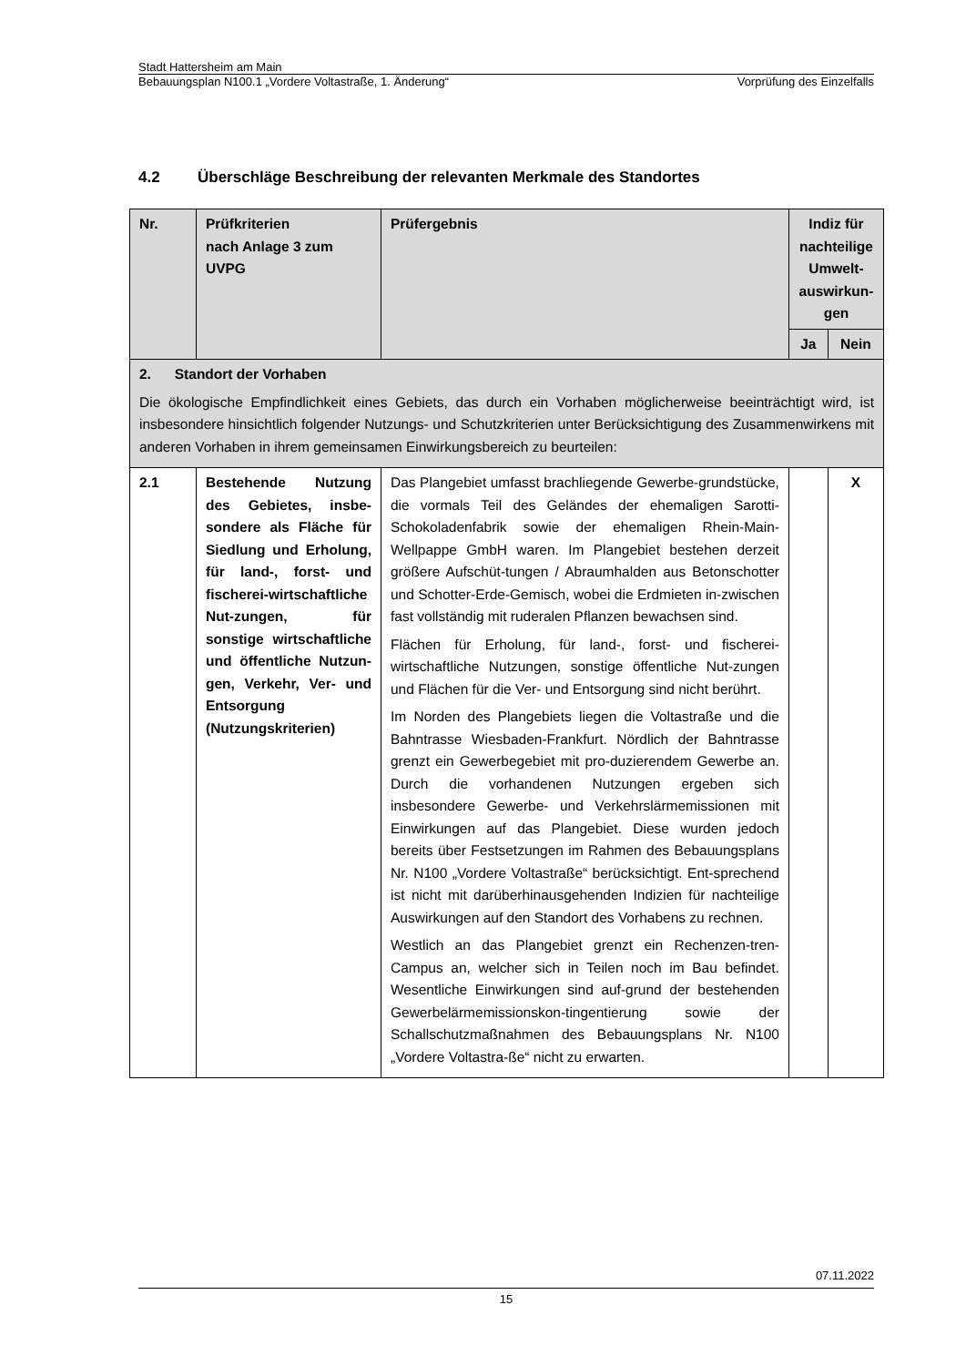Stadt Hattersheim am Main
Bebauungsplan N100.1 „Vordere Voltastraße, 1. Änderung“Vorprüfung des Einzelfalls
4.2 Überschläge Beschreibung der relevanten Merkmale des Standortes
| Nr. | Prüfkriterien nach Anlage 3 zum UVPG | Prüfergebnis | Indiz für nachteilige Umwelt-auswirkun-gen | |
| --- | --- | --- | --- | --- |
| | | | Ja | Nein |
| 2. Standort der Vorhaben Die ökologische Empfindlichkeit eines Gebiets, das durch ein Vorhaben möglicherweise beeinträchtigt wird, ist insbesondere hinsichtlich folgender Nutzungs- und Schutzkriterien unter Berücksichtigung des Zusammenwirkens mit anderen Vorhaben in ihrem gemeinsamen Einwirkungsbereich zu beurteilen: | | | | |
| 2.1 | Bestehende Nutzung des Gebietes, insbe-sondere als Fläche für Siedlung und Erholung, für land-, forst- und fischerei-wirtschaftliche Nut-zungen, für sonstige wirtschaftliche und öffentliche Nutzun-gen, Verkehr, Ver- und Entsorgung (Nutzungskriterien) | Das Plangebiet umfasst brachliegende Gewerbe-grundstücke, die vormals Teil des Geländes der ehemaligen Sarotti-Schokoladenfabrik sowie der ehemaligen Rhein-Main-Wellpappe GmbH waren. Im Plangebiet bestehen derzeit größere Aufschüt-tungen / Abraumhalden aus Betonschotter und Schotter-Erde-Gemisch, wobei die Erdmieten in-zwischen fast vollständig mit ruderalen Pflanzen bewachsen sind. Flächen für Erholung, für land-, forst- und fischerei-wirtschaftliche Nutzungen, sonstige öffentliche Nut-zungen und Flächen für die Ver- und Entsorgung sind nicht berührt. Im Norden des Plangebiets liegen die Voltastraße und die Bahntrasse Wiesbaden-Frankfurt. Nördlich der Bahntrasse grenzt ein Gewerbegebiet mit pro-duzierendem Gewerbe an. Durch die vorhandenen Nutzungen ergeben sich insbesondere Gewerbe- und Verkehrslärmemissionen mit Einwirkungen auf das Plangebiet. Diese wurden jedoch bereits über Festsetzungen im Rahmen des Bebauungsplans Nr. N100 „Vordere Voltastraße“ berücksichtigt. Ent-sprechend ist nicht mit darüberhinausgehenden Indizien für nachteilige Auswirkungen auf den Standort des Vorhabens zu rechnen. Westlich an das Plangebiet grenzt ein Rechenzen-tren-Campus an, welcher sich in Teilen noch im Bau befindet. Wesentliche Einwirkungen sind auf-grund der bestehenden Gewerbelärmemissionskon-tingentierung sowie der Schallschutzmaßnahmen des Bebauungsplans Nr. N100 „Vordere Voltastra-ße“ nicht zu erwarten. | | X |
07.11.2022
15